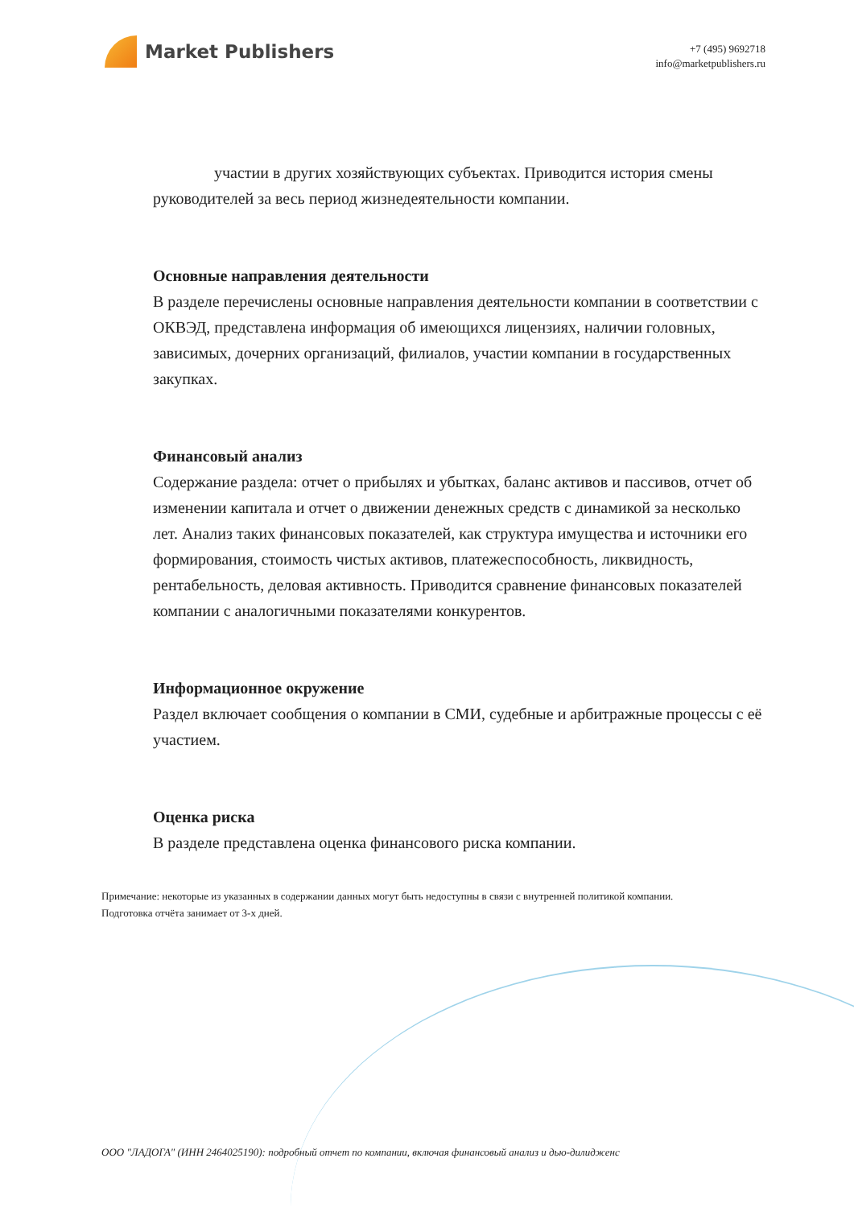Market Publishers
+7 (495) 9692718
info@marketpublishers.ru
участии в других хозяйствующих субъектах. Приводится история смены руководителей за весь период жизнедеятельности компании.
Основные направления деятельности
В разделе перечислены основные направления деятельности компании в соответствии с ОКВЭД, представлена информация об имеющихся лицензиях, наличии головных, зависимых, дочерних организаций, филиалов, участии компании в государственных закупках.
Финансовый анализ
Содержание раздела: отчет о прибылях и убытках, баланс активов и пассивов, отчет об изменении капитала и отчет о движении денежных средств с динамикой за несколько лет. Анализ таких финансовых показателей, как структура имущества и источники его формирования, стоимость чистых активов, платежеспособность, ликвидность, рентабельность, деловая активность. Приводится сравнение финансовых показателей компании с аналогичными показателями конкурентов.
Информационное окружение
Раздел включает сообщения о компании в СМИ, судебные и арбитражные процессы с её участием.
Оценка риска
В разделе представлена оценка финансового риска компании.
Примечание: некоторые из указанных в содержании данных могут быть недоступны в связи с внутренней политикой компании.
Подготовка отчёта занимает от 3-х дней.
ООО "ЛАДОГА" (ИНН 2464025190): подробный отчет по компании, включая финансовый анализ и дью-дилидженс